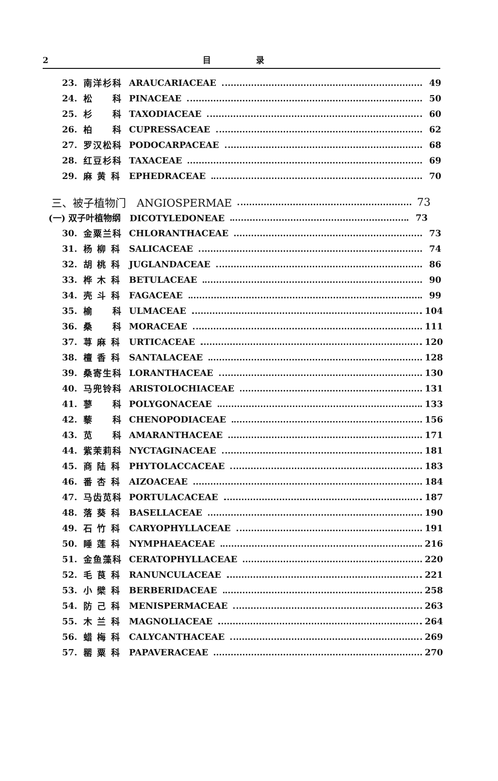2 目 录
23. 南洋杉科 ARAUCARIACEAE 49
24. 松　　科 PINACEAE 50
25. 杉　　科 TAXODIACEAE 60
26. 柏　　科 CUPRESSACEAE 62
27. 罗汉松科 PODOCARPACEAE 68
28. 红豆杉科 TAXACEAE 69
29. 麻 黄 科 EPHEDRACEAE 70
三、被子植物门　ANGIOSPERMAE 73
(一) 双子叶植物纲　DICOTYLEDONEAE 73
30. 金粟兰科 CHLORANTHACEAE 73
31. 杨 柳 科 SALICACEAE 74
32. 胡 桃 科 JUGLANDACEAE 86
33. 桦 木 科 BETULACEAE 90
34. 壳 斗 科 FAGACEAE 99
35. 榆　　科 ULMACEAE 104
36. 桑　　科 MORACEAE 111
37. 荨 麻 科 URTICACEAE 120
38. 檀 香 科 SANTALACEAE 128
39. 桑寄生科 LORANTHACEAE 130
40. 马兜铃科 ARISTOLOCHIACEAE 131
41. 蓼　　科 POLYGONACEAE 133
42. 藜　　科 CHENOPODIACEAE 156
43. 苋　　科 AMARANTHACEAE 171
44. 紫茉莉科 NYCTAGINACEAE 181
45. 商 陆 科 PHYTOLACCACEAE 183
46. 番 杏 科 AIZOACEAE 184
47. 马齿苋科 PORTULACACEAE 187
48. 落 葵 科 BASELLACEAE 190
49. 石 竹 科 CARYOPHYLLACEAE 191
50. 睡 莲 科 NYMPHAEACEAE 216
51. 金鱼藻科 CERATOPHYLLACEAE 220
52. 毛 茛 科 RANUNCULACEAE 221
53. 小 檗 科 BERBERIDACEAE 258
54. 防 己 科 MENISPERMACEAE 263
55. 木 兰 科 MAGNOLIACEAE 264
56. 蜡 梅 科 CALYCANTHACEAE 269
57. 罂 粟 科 PAPAVERACEAE 270